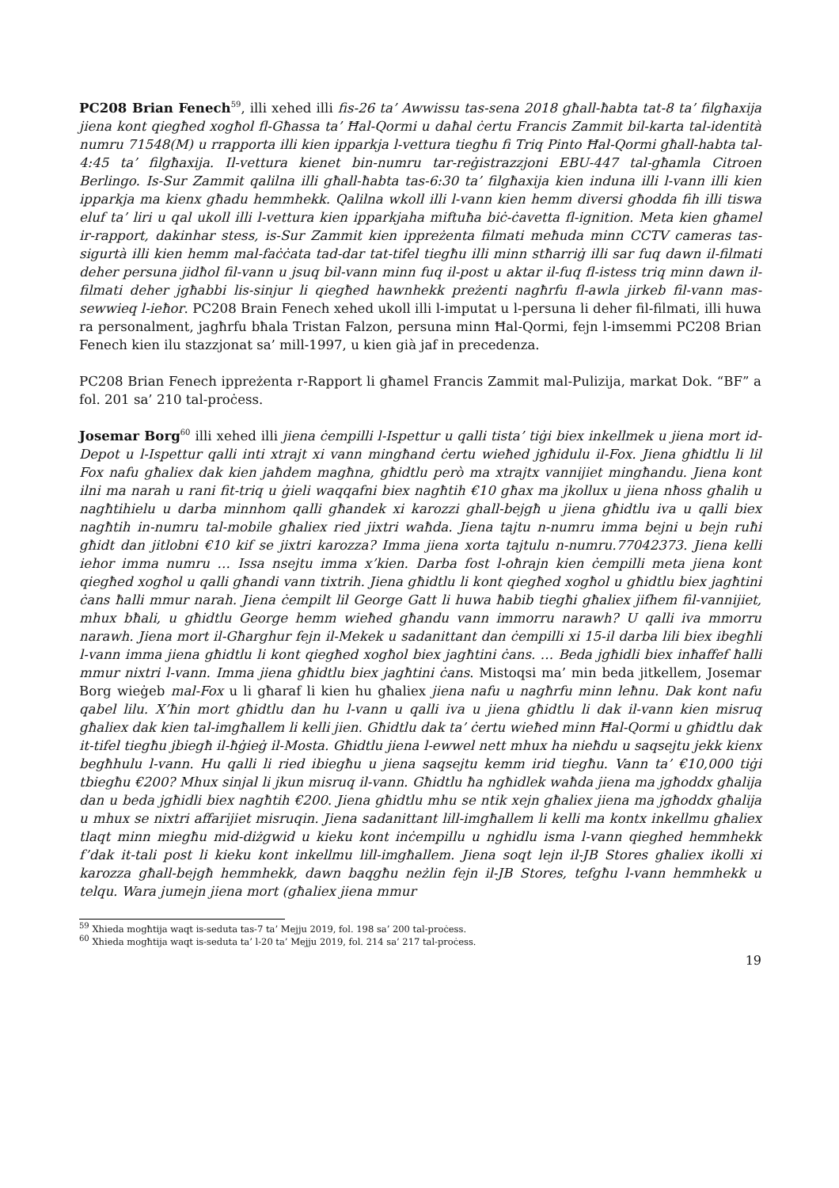PC208 Brian Fenech<sup>59</sup>, illi xehed illi fis-26 ta’ Awwissu tas-sena 2018 għall-ħabta tat-8 ta’ filgħaxija jiena kont qiegħed xogħol fl-Għassa ta’ Ħal-Qormi u daħal ċertu Francis Zammit bil-karta tal-identità numru 71548(M) u rrapporta illi kien ipparkja l-vettura tiegħu fi Triq Pinto Ħal-Qormi għall-habta tal-4:45 ta’ filgħaxija. Il-vettura kienet bin-numru tar-reġistrazzjoni EBU-447 tal-għamla Citroen Berlingo. Is-Sur Zammit qalilna illi għall-ħabta tas-6:30 ta’ filgħaxija kien induna illi l-vann illi kien ipparkja ma kienx għadu hemmhekk. Qalilna wkoll illi l-vann kien hemm diversi għodda fih illi tiswa eluf ta’ liri u qal ukoll illi l-vettura kien ipparkjaha miftuħa biċ-ċavetta fl-ignition. Meta kien għamel ir-rapport, dakinhar stess, is-Sur Zammit kien ippreżenta filmati meħuda minn CCTV cameras tas-sigurtà illi kien hemm mal-faċċata tad-dar tat-tifel tiegħu illi minn stħarriġ illi sar fuq dawn il-filmati deher persuna jidħol fil-vann u jsuq bil-vann minn fuq il-post u aktar il-fuq fl-istess triq minn dawn il-filmati deher jgħabbi lis-sinjur li qiegħed hawnhekk preżenti nagħrfu fl-awla jirkeb fil-vann mas-sewwieq l-ieħor. PC208 Brain Fenech xehed ukoll illi l-imputat u l-persuna li deher fil-filmati, illi huwa ra personalment, jagħrfu bħala Tristan Falzon, persuna minn Ħal-Qormi, fejn l-imsemmi PC208 Brian Fenech kien ilu stazzjonat sa’ mill-1997, u kien già jaf in precedenza.
PC208 Brian Fenech ippreżenta r-Rapport li għamel Francis Zammit mal-Pulizija, markat Dok. “BF” a fol. 201 sa’ 210 tal-proċess.
Josemar Borg<sup>60</sup> illi xehed illi jiena ċempilli l-Ispettur u qalli tista’ tiġi biex inkellmek u jiena mort id-Depot u l-Ispettur qalli inti xtrajt xi vann mingħand ċertu wieħed jgħidulu il-Fox. Jiena għidtlu li lil Fox nafu għaliex dak kien jaħdem magħna, għidtlu però ma xtrajtx vannijiet mingħandu. Jiena kont ilni ma narah u rani fit-triq u ġieli waqqafni biex nagħtih €10 għax ma jkollux u jiena nħoss għalih u nagħtihielu u darba minnhom qalli għandek xi karozzi ghall-bejgħ u jiena għidtlu iva u qalli biex nagħtih in-numru tal-mobile għaliex ried jixtri waħda. Jiena tajtu n-numru imma bejni u bejn ruħi għidt dan jitlobni €10 kif se jixtri karozza? Imma jiena xorta tajtulu n-numru.77042373. Jiena kelli iehor imma numru … Issa nsejtu imma x’kien. Darba fost l-oħrajn kien ċempilli meta jiena kont qiegħed xogħol u qalli għandi vann tixtrih. Jiena għidtlu li kont qiegħed xogħol u għidtlu biex jagħtini ċans ħalli mmur narah. Jiena ċempilt lil George Gatt li huwa ħabib tiegħi għaliex jifhem fil-vannijiet, mhux bħali, u għidtlu George hemm wieħed għandu vann immorru narawh? U qalli iva mmorru narawh. Jiena mort il-Għarghur fejn il-Mekek u sadanittant dan ċempilli xi 15-il darba lili biex ibegħli l-vann imma jiena għidtlu li kont qiegħed xogħol biex jagħtini ċans. … Beda jgħidli biex inħaffef ħalli mmur nixtri l-vann. Imma jiena għidtlu biex jagħtini ċans. Mistoqsi ma’ min beda jitkellem, Josemar Borg wieġeb mal-Fox u li għaraf li kien hu għaliex jiena nafu u nagħrfu minn leħnu. Dak kont nafu qabel lilu. X’ħin mort għidtlu dan hu l-vann u qalli iva u jiena għidtlu li dak il-vann kien misruq għaliex dak kien tal-imgħallem li kelli jien. Għidtlu dak ta’ ċertu wieħed minn Ħal-Qormi u għidtlu dak it-tifel tiegħu jbiegħ il-ħġieġ il-Mosta. Għidtlu jiena l-ewwel nett mhux ha nieħdu u saqsejtu jekk kienx begħhulu l-vann. Hu qalli li ried ibiegħu u jiena saqsejtu kemm irid tiegħu. Vann ta’ €10,000 tiġi tbiegħu €200? Mhux sinjal li jkun misruq il-vann. Għidtlu ħa ngħidlek waħda jiena ma jgħoddx għalija dan u beda jgħidli biex nagħtih €200. Jiena għidtlu mhu se ntik xejn għaliex jiena ma jgħoddx għalija u mhux se nixtri affarijiet misruqin. Jiena sadanittant lill-imgħallem li kelli ma kontx inkellmu għaliex tlaqt minn miegħu mid-diżgwid u kieku kont inċempillu u nghidlu isma l-vann qieghed hemmhekk f’dak it-tali post li kieku kont inkellmu lill-imgħallem. Jiena soqt lejn il-JB Stores għaliex ikolli xi karozza għall-bejgħ hemmhekk, dawn baqgħu neżlin fejn il-JB Stores, tefgħu l-vann hemmhekk u telqu. Wara jumejn jiena mort (għaliex jiena mmur
<sup>59</sup> Xhieda mogħtija waqt is-seduta tas-7 ta’ Mejju 2019, fol. 198 sa’ 200 tal-proċess.
<sup>60</sup> Xhieda mogħtija waqt is-seduta ta’ l-20 ta’ Mejju 2019, fol. 214 sa’ 217 tal-proċess.
19